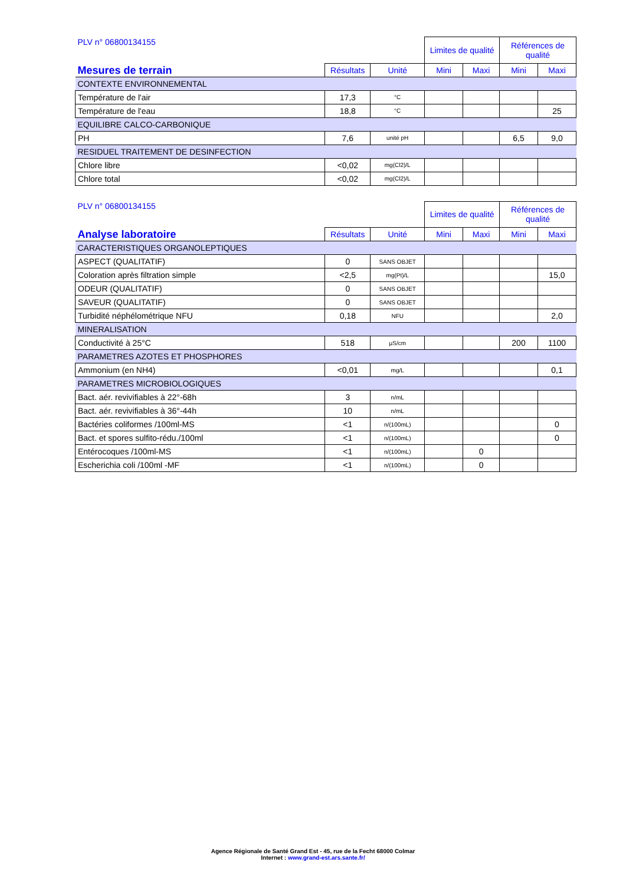| PLV n° 06800134155 | | | Limites de qualité | | Références de qualité | |
| --- | --- | --- | --- | --- | --- | --- |
| Mesures de terrain | Résultats | Unité | Mini | Maxi | Mini | Maxi |
| CONTEXTE ENVIRONNEMENTAL | | | | | | |
| Température de l'air | 17,3 | °C | | | | |
| Température de l'eau | 18,8 | °C | | | | 25 |
| EQUILIBRE CALCO-CARBONIQUE | | | | | | |
| PH | 7,6 | unité pH | | | 6,5 | 9,0 |
| RESIDUEL TRAITEMENT DE DESINFECTION | | | | | | |
| Chlore libre | <0,02 | mg(Cl2)/L | | | | |
| Chlore total | <0,02 | mg(Cl2)/L | | | | |
| PLV n° 06800134155 | | | Limites de qualité | | Références de qualité | |
| --- | --- | --- | --- | --- | --- | --- |
| Analyse laboratoire | Résultats | Unité | Mini | Maxi | Mini | Maxi |
| CARACTERISTIQUES ORGANOLEPTIQUES | | | | | | |
| ASPECT (QUALITATIF) | 0 | SANS OBJET | | | | |
| Coloration après filtration simple | <2,5 | mg(Pt)/L | | | | 15,0 |
| ODEUR (QUALITATIF) | 0 | SANS OBJET | | | | |
| SAVEUR (QUALITATIF) | 0 | SANS OBJET | | | | |
| Turbidité néphélométrique NFU | 0,18 | NFU | | | | 2,0 |
| MINERALISATION | | | | | | |
| Conductivité à 25°C | 518 | µS/cm | | | 200 | 1100 |
| PARAMETRES AZOTES ET PHOSPHORES | | | | | | |
| Ammonium (en NH4) | <0,01 | mg/L | | | | 0,1 |
| PARAMETRES MICROBIOLOGIQUES | | | | | | |
| Bact. aér. revivifiables à 22°-68h | 3 | n/mL | | | | |
| Bact. aér. revivifiables à 36°-44h | 10 | n/mL | | | | |
| Bactéries coliformes /100ml-MS | <1 | n/(100mL) | | | | 0 |
| Bact. et spores sulfito-rédu./100ml | <1 | n/(100mL) | | | | 0 |
| Entérocoques /100ml-MS | <1 | n/(100mL) | | 0 | | |
| Escherichia coli /100ml -MF | <1 | n/(100mL) | | 0 | | |
Agence Régionale de Santé Grand Est - 45, rue de la Fecht 68000 Colmar
Internet : www.grand-est.ars.sante.fr/